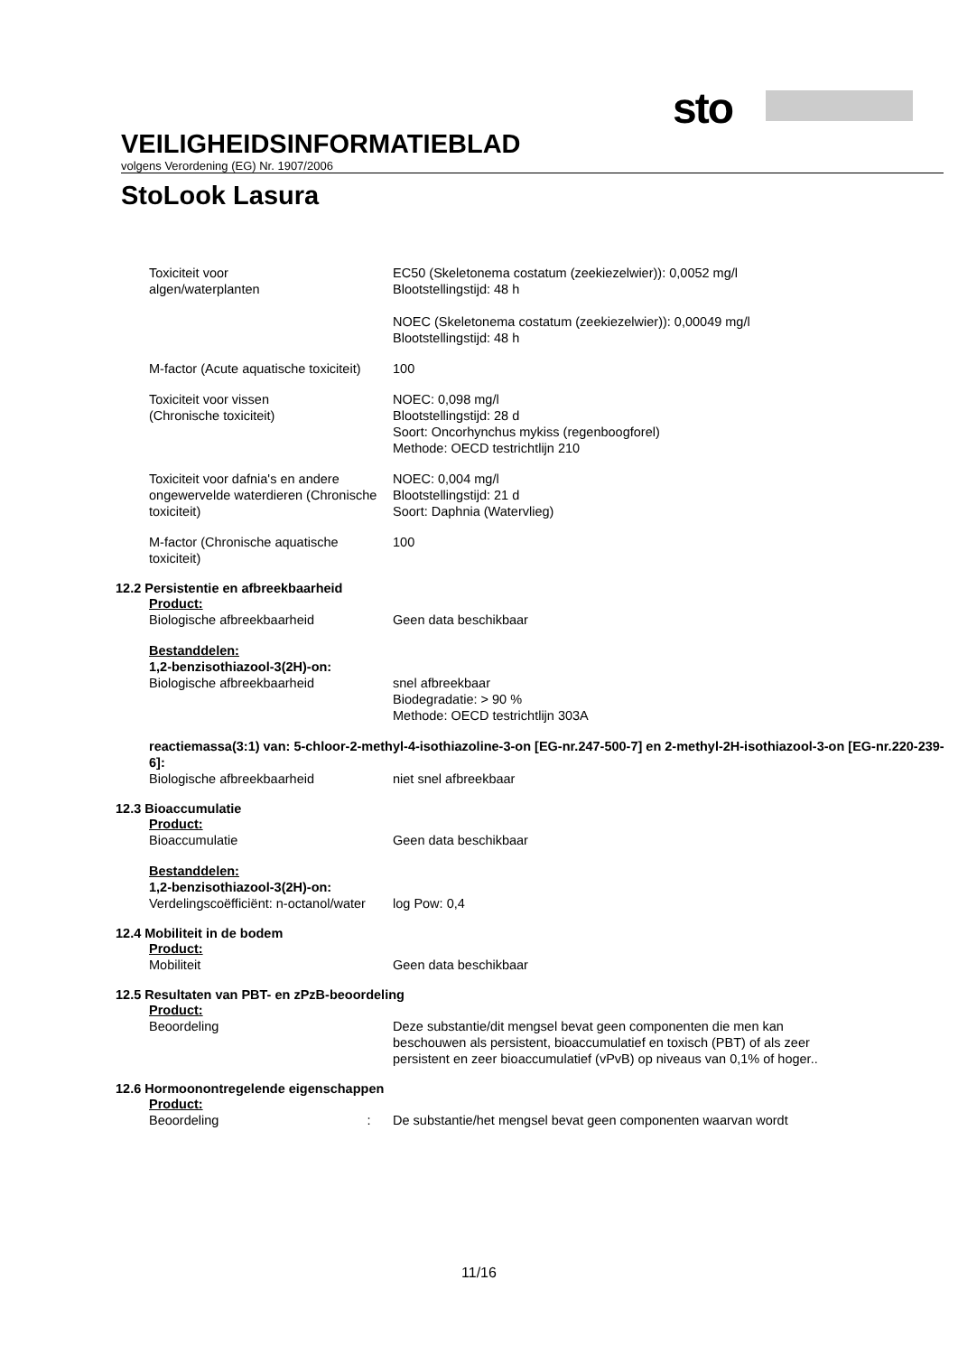sto
VEILIGHEIDSINFORMATIEBLAD
volgens Verordening (EG) Nr. 1907/2006
StoLook Lasura
Toxiciteit voor
algen/waterplanten
EC50 (Skeletonema costatum (zeekiezelwier)): 0,0052 mg/l
Blootstellingstijd: 48 h
NOEC (Skeletonema costatum (zeekiezelwier)): 0,00049 mg/l
Blootstellingstijd: 48 h
M-factor (Acute aquatische toxiciteit)
100
Toxiciteit voor vissen
(Chronische toxiciteit)
NOEC: 0,098 mg/l
Blootstellingstijd: 28 d
Soort: Oncorhynchus mykiss (regenboogforel)
Methode: OECD testrichtlijn 210
Toxiciteit voor dafnia's en andere ongewervelde waterdieren (Chronische toxiciteit)
NOEC: 0,004 mg/l
Blootstellingstijd: 21 d
Soort: Daphnia (Watervlieg)
M-factor (Chronische aquatische toxiciteit)
100
12.2 Persistentie en afbreekbaarheid
Product:
Biologische afbreekbaarheid Geen data beschikbaar
Bestanddelen:
1,2-benzisothiazool-3(2H)-on:
Biologische afbreekbaarheid snel afbreekbaar
Biodegradatie: > 90 %
Methode: OECD testrichtlijn 303A
reactiemassa(3:1) van: 5-chloor-2-methyl-4-isothiazoline-3-on [EG-nr.247-500-7] en 2-methyl-2H-isothiazool-3-on [EG-nr.220-239-6]:
Biologische afbreekbaarheid niet snel afbreekbaar
12.3 Bioaccumulatie
Product:
Bioaccumulatie Geen data beschikbaar
Bestanddelen:
1,2-benzisothiazool-3(2H)-on:
Verdelingscoëfficiënt: n-octanol/water
log Pow: 0,4
12.4 Mobiliteit in de bodem
Product:
Mobiliteit Geen data beschikbaar
12.5 Resultaten van PBT- en zPzB-beoordeling
Product:
Beoordeling Deze substantie/dit mengsel bevat geen componenten die men kan beschouwen als persistent, bioaccumulatief en toxisch (PBT) of als zeer persistent en zeer bioaccumulatief (vPvB) op niveaus van 0,1% of hoger..
12.6 Hormoonontregelende eigenschappen
Product:
Beoordeling : De substantie/het mengsel bevat geen componenten waarvan wordt
11/16